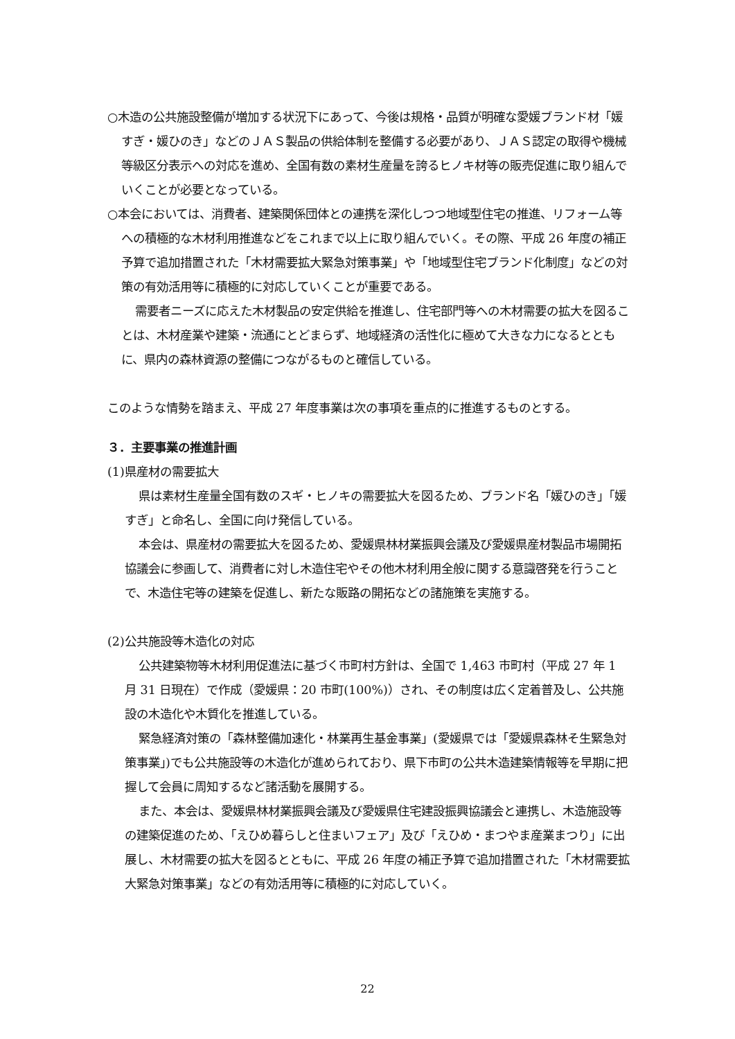○木造の公共施設整備が増加する状況下にあって、今後は規格・品質が明確な愛媛ブランド材「媛すぎ・媛ひのき」などのＪＡＳ製品の供給体制を整備する必要があり、ＪＡＳ認定の取得や機械等級区分表示への対応を進め、全国有数の素材生産量を誇るヒノキ材等の販売促進に取り組んでいくことが必要となっている。
○本会においては、消費者、建築関係団体との連携を深化しつつ地域型住宅の推進、リフォーム等への積極的な木材利用推進などをこれまで以上に取り組んでいく。その際、平成 26 年度の補正予算で追加措置された「木材需要拡大緊急対策事業」や「地域型住宅ブランド化制度」などの対策の有効活用等に積極的に対応していくことが重要である。
需要者ニーズに応えた木材製品の安定供給を推進し、住宅部門等への木材需要の拡大を図ることは、木材産業や建築・流通にとどまらず、地域経済の活性化に極めて大きな力になるとともに、県内の森林資源の整備につながるものと確信している。
このような情勢を踏まえ、平成 27 年度事業は次の事項を重点的に推進するものとする。
３．主要事業の推進計画
(1)県産材の需要拡大
県は素材生産量全国有数のスギ・ヒノキの需要拡大を図るため、ブランド名「媛ひのき」「媛すぎ」と命名し、全国に向け発信している。
本会は、県産材の需要拡大を図るため、愛媛県林材業振興会議及び愛媛県産材製品市場開拓協議会に参画して、消費者に対し木造住宅やその他木材利用全般に関する意識啓発を行うことで、木造住宅等の建築を促進し、新たな販路の開拓などの諸施策を実施する。
(2)公共施設等木造化の対応
公共建築物等木材利用促進法に基づく市町村方針は、全国で 1,463 市町村（平成 27 年 1 月 31 日現在）で作成（愛媛県：20 市町(100%)）され、その制度は広く定着普及し、公共施設の木造化や木質化を推進している。
緊急経済対策の「森林整備加速化・林業再生基金事業」(愛媛県では「愛媛県森林そ生緊急対策事業」)でも公共施設等の木造化が進められており、県下市町の公共木造建築情報等を早期に把握して会員に周知するなど諸活動を展開する。
また、本会は、愛媛県林材業振興会議及び愛媛県住宅建設振興協議会と連携し、木造施設等の建築促進のため、「えひめ暮らしと住まいフェア」及び「えひめ・まつやま産業まつり」に出展し、木材需要の拡大を図るとともに、平成 26 年度の補正予算で追加措置された「木材需要拡大緊急対策事業」などの有効活用等に積極的に対応していく。
22